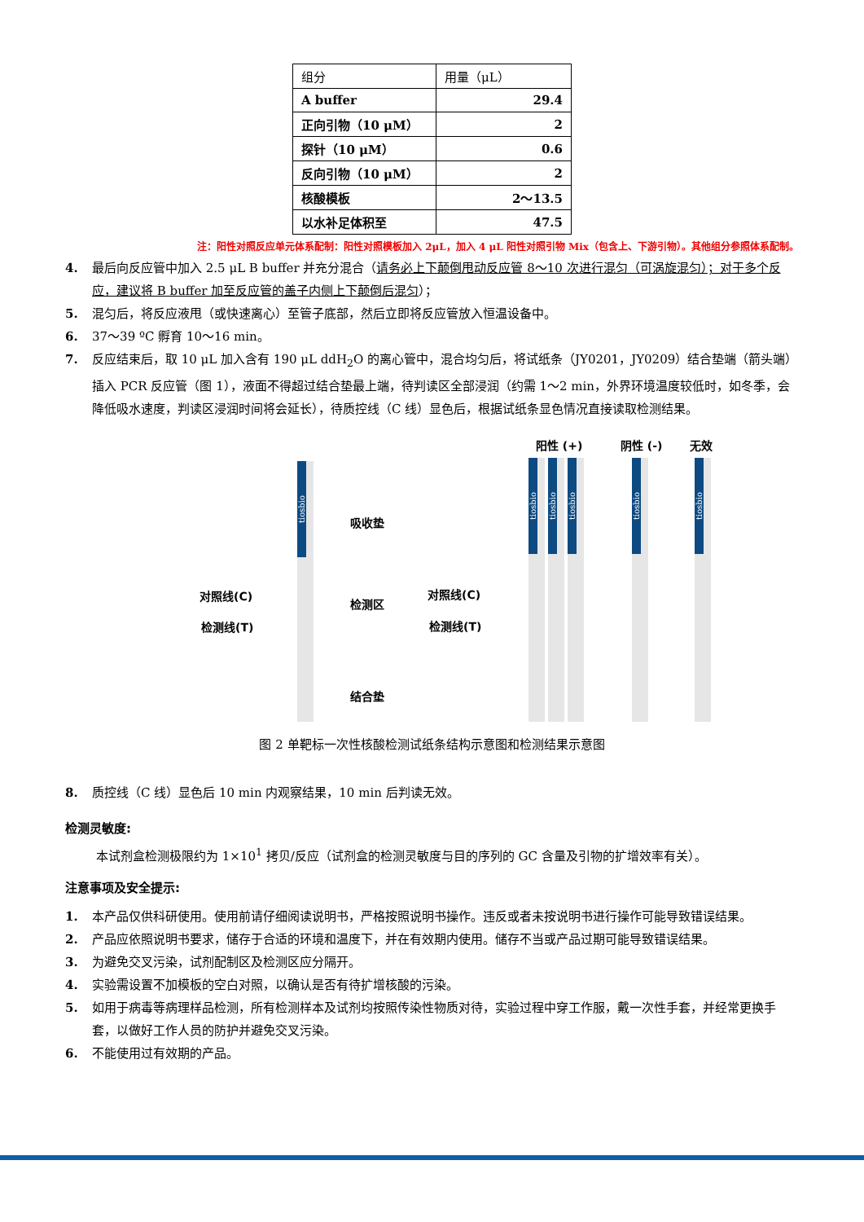| 组分 | 用量（μL） |
| A buffer | 29.4 |
| 正向引物（10 μM） | 2 |
| 探针（10 μM） | 0.6 |
| 反向引物（10 μM） | 2 |
| 核酸模板 | 2～13.5 |
| 以水补足体积至 | 47.5 |
注：阳性对照反应单元体系配制：阳性对照模板加入 2μL，加入 4 μL 阳性对照引物 Mix（包含上、下游引物）。其他组分参照体系配制。
4. 最后向反应管中加入 2.5 μL B buffer 并充分混合（请务必上下颠倒甩动反应管 8～10 次进行混匀（可涡旋混匀）；对于多个反应，建议将 B buffer 加至反应管的盖子内侧上下颠倒后混匀）；
5. 混匀后，将反应液甩（或快速离心）至管子底部，然后立即将反应管放入恒温设备中。
6. 37～39 ºC 孵育 10～16 min。
7. 反应结束后，取 10 μL 加入含有 190 μL ddH<sub>2</sub>O 的离心管中，混合均匀后，将试纸条（JY0201，JY0209）结合垫端（箭头端）插入 PCR 反应管（图 1），液面不得超过结合垫最上端，待判读区全部浸润（约需 1～2 min，外界环境温度较低时，如冬季，会降低吸水速度，判读区浸润时间将会延长），待质控线（C 线）显色后，根据试纸条显色情况直接读取检测结果。
阳性 (+) 阴性 (-) 无效
tiosbio
吸收垫
对照线(C)
检测区
检测线(T)
结合垫
对照线(C)
检测线(T)
tiosbio
tiosbio
tiosbio
tiosbio
tiosbio
图 2 单靶标一次性核酸检测试纸条结构示意图和检测结果示意图
8. 质控线（C 线）显色后 10 min 内观察结果，10 min 后判读无效。
检测灵敏度:
本试剂盒检测极限约为 1×10<sup>1</sup> 拷贝/反应（试剂盒的检测灵敏度与目的序列的 GC 含量及引物的扩增效率有关）。
注意事项及安全提示:
1. 本产品仅供科研使用。使用前请仔细阅读说明书，严格按照说明书操作。违反或者未按说明书进行操作可能导致错误结果。
2. 产品应依照说明书要求，储存于合适的环境和温度下，并在有效期内使用。储存不当或产品过期可能导致错误结果。
3. 为避免交叉污染，试剂配制区及检测区应分隔开。
4. 实验需设置不加模板的空白对照，以确认是否有待扩增核酸的污染。
5. 如用于病毒等病理样品检测，所有检测样本及试剂均按照传染性物质对待，实验过程中穿工作服，戴一次性手套，并经常更换手套，以做好工作人员的防护并避免交叉污染。
6. 不能使用过有效期的产品。